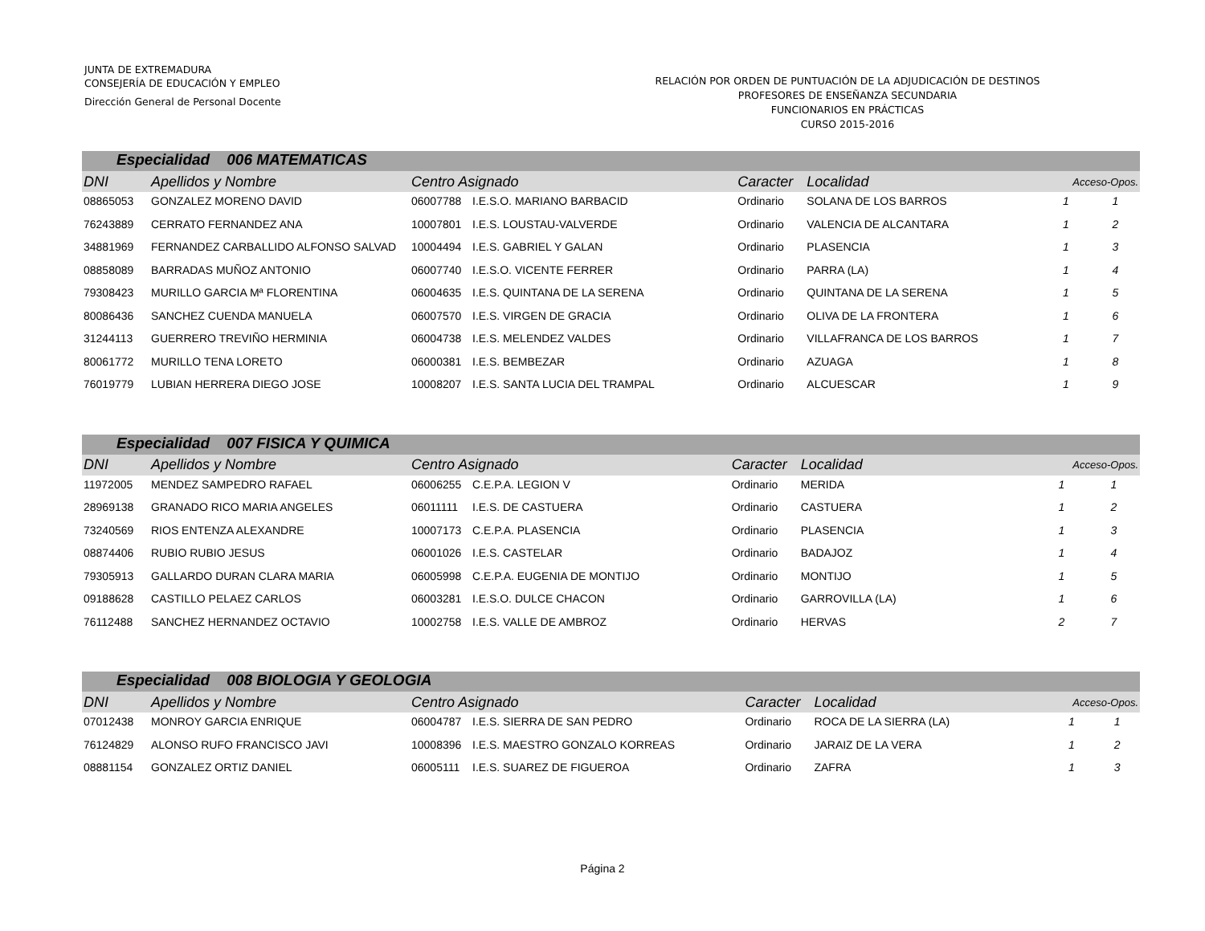JUNTA DE EXTREMADURA
CONSEJERÍA DE EDUCACIÓN Y EMPLEO
Dirección General de Personal Docente
RELACIÓN POR ORDEN DE PUNTUACIÓN DE LA ADJUDICACIÓN DE DESTINOS
PROFESORES DE ENSEÑANZA SECUNDARIA
FUNCIONARIOS EN PRÁCTICAS
CURSO 2015-2016
| Especialidad 006 MATEMATICAS | | | | | | | |
| DNI | Apellidos y Nombre | Centro Asignado | | Caracter | Localidad | Acceso-Opos. | |
| 08865053 | GONZALEZ MORENO DAVID | 06007788 | I.E.S.O. MARIANO BARBACID | Ordinario | SOLANA DE LOS BARROS | 1 | 1 |
| 76243889 | CERRATO FERNANDEZ ANA | 10007801 | I.E.S. LOUSTAU-VALVERDE | Ordinario | VALENCIA DE ALCANTARA | 1 | 2 |
| 34881969 | FERNANDEZ CARBALLIDO ALFONSO SALVAD | 10004494 | I.E.S. GABRIEL Y GALAN | Ordinario | PLASENCIA | 1 | 3 |
| 08858089 | BARRADAS MUÑOZ ANTONIO | 06007740 | I.E.S.O. VICENTE FERRER | Ordinario | PARRA (LA) | 1 | 4 |
| 79308423 | MURILLO GARCIA Mª FLORENTINA | 06004635 | I.E.S. QUINTANA DE LA SERENA | Ordinario | QUINTANA DE LA SERENA | 1 | 5 |
| 80086436 | SANCHEZ CUENDA MANUELA | 06007570 | I.E.S. VIRGEN DE GRACIA | Ordinario | OLIVA DE LA FRONTERA | 1 | 6 |
| 31244113 | GUERRERO TREVIÑO HERMINIA | 06004738 | I.E.S. MELENDEZ VALDES | Ordinario | VILLAFRANCA DE LOS BARROS | 1 | 7 |
| 80061772 | MURILLO TENA LORETO | 06000381 | I.E.S. BEMBEZAR | Ordinario | AZUAGA | 1 | 8 |
| 76019779 | LUBIAN HERRERA DIEGO JOSE | 10008207 | I.E.S. SANTA LUCIA DEL TRAMPAL | Ordinario | ALCUESCAR | 1 | 9 |
| Especialidad 007 FISICA Y QUIMICA | | | | | | | |
| DNI | Apellidos y Nombre | Centro Asignado | | Caracter | Localidad | Acceso-Opos. | |
| 11972005 | MENDEZ SAMPEDRO RAFAEL | 06006255 | C.E.P.A. LEGION V | Ordinario | MERIDA | 1 | 1 |
| 28969138 | GRANADO RICO MARIA ANGELES | 06011111 | I.E.S. DE CASTUERA | Ordinario | CASTUERA | 1 | 2 |
| 73240569 | RIOS ENTENZA ALEXANDRE | 10007173 | C.E.P.A. PLASENCIA | Ordinario | PLASENCIA | 1 | 3 |
| 08874406 | RUBIO RUBIO JESUS | 06001026 | I.E.S. CASTELAR | Ordinario | BADAJOZ | 1 | 4 |
| 79305913 | GALLARDO DURAN CLARA MARIA | 06005998 | C.E.P.A. EUGENIA DE MONTIJO | Ordinario | MONTIJO | 1 | 5 |
| 09188628 | CASTILLO PELAEZ CARLOS | 06003281 | I.E.S.O. DULCE CHACON | Ordinario | GARROVILLA (LA) | 1 | 6 |
| 76112488 | SANCHEZ HERNANDEZ OCTAVIO | 10002758 | I.E.S. VALLE DE AMBROZ | Ordinario | HERVAS | 2 | 7 |
| Especialidad 008 BIOLOGIA Y GEOLOGIA | | | | | | | |
| DNI | Apellidos y Nombre | Centro Asignado | | Caracter | Localidad | Acceso-Opos. | |
| 07012438 | MONROY GARCIA ENRIQUE | 06004787 | I.E.S. SIERRA DE SAN PEDRO | Ordinario | ROCA DE LA SIERRA (LA) | 1 | 1 |
| 76124829 | ALONSO RUFO FRANCISCO JAVI | 10008396 | I.E.S. MAESTRO GONZALO KORREAS | Ordinario | JARAIZ DE LA VERA | 1 | 2 |
| 08881154 | GONZALEZ ORTIZ DANIEL | 06005111 | I.E.S. SUAREZ DE FIGUEROA | Ordinario | ZAFRA | 1 | 3 |
Página 2